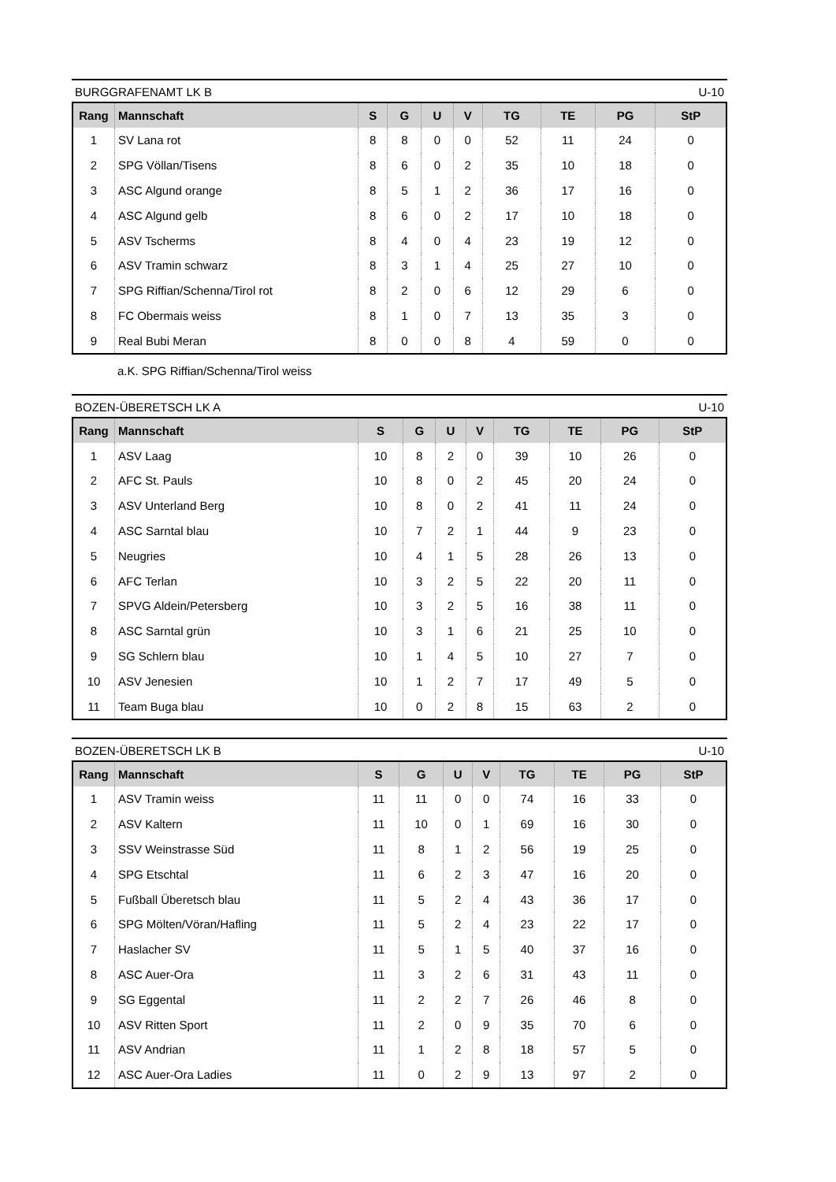BURGGRAFENAMT LK B U-10
| Rang | Mannschaft | S | G | U | V | TG | TE | PG | StP |
| --- | --- | --- | --- | --- | --- | --- | --- | --- | --- |
| 1 | SV Lana rot | 8 | 8 | 0 | 0 | 52 | 11 | 24 | 0 |
| 2 | SPG Völlan/Tisens | 8 | 6 | 0 | 2 | 35 | 10 | 18 | 0 |
| 3 | ASC Algund orange | 8 | 5 | 1 | 2 | 36 | 17 | 16 | 0 |
| 4 | ASC Algund gelb | 8 | 6 | 0 | 2 | 17 | 10 | 18 | 0 |
| 5 | ASV Tscherms | 8 | 4 | 0 | 4 | 23 | 19 | 12 | 0 |
| 6 | ASV Tramin schwarz | 8 | 3 | 1 | 4 | 25 | 27 | 10 | 0 |
| 7 | SPG Riffian/Schenna/Tirol rot | 8 | 2 | 0 | 6 | 12 | 29 | 6 | 0 |
| 8 | FC Obermais weiss | 8 | 1 | 0 | 7 | 13 | 35 | 3 | 0 |
| 9 | Real Bubi Meran | 8 | 0 | 0 | 8 | 4 | 59 | 0 | 0 |
a.K. SPG Riffian/Schenna/Tirol weiss
BOZEN-ÜBERETSCH LK A U-10
| Rang | Mannschaft | S | G | U | V | TG | TE | PG | StP |
| --- | --- | --- | --- | --- | --- | --- | --- | --- | --- |
| 1 | ASV Laag | 10 | 8 | 2 | 0 | 39 | 10 | 26 | 0 |
| 2 | AFC St. Pauls | 10 | 8 | 0 | 2 | 45 | 20 | 24 | 0 |
| 3 | ASV Unterland Berg | 10 | 8 | 0 | 2 | 41 | 11 | 24 | 0 |
| 4 | ASC Sarntal blau | 10 | 7 | 2 | 1 | 44 | 9 | 23 | 0 |
| 5 | Neugries | 10 | 4 | 1 | 5 | 28 | 26 | 13 | 0 |
| 6 | AFC Terlan | 10 | 3 | 2 | 5 | 22 | 20 | 11 | 0 |
| 7 | SPVG Aldein/Petersberg | 10 | 3 | 2 | 5 | 16 | 38 | 11 | 0 |
| 8 | ASC Sarntal grün | 10 | 3 | 1 | 6 | 21 | 25 | 10 | 0 |
| 9 | SG Schlern blau | 10 | 1 | 4 | 5 | 10 | 27 | 7 | 0 |
| 10 | ASV Jenesien | 10 | 1 | 2 | 7 | 17 | 49 | 5 | 0 |
| 11 | Team Buga blau | 10 | 0 | 2 | 8 | 15 | 63 | 2 | 0 |
BOZEN-ÜBERETSCH LK B U-10
| Rang | Mannschaft | S | G | U | V | TG | TE | PG | StP |
| --- | --- | --- | --- | --- | --- | --- | --- | --- | --- |
| 1 | ASV Tramin weiss | 11 | 11 | 0 | 0 | 74 | 16 | 33 | 0 |
| 2 | ASV Kaltern | 11 | 10 | 0 | 1 | 69 | 16 | 30 | 0 |
| 3 | SSV Weinstrasse Süd | 11 | 8 | 1 | 2 | 56 | 19 | 25 | 0 |
| 4 | SPG Etschtal | 11 | 6 | 2 | 3 | 47 | 16 | 20 | 0 |
| 5 | Fußball Überetsch blau | 11 | 5 | 2 | 4 | 43 | 36 | 17 | 0 |
| 6 | SPG Mölten/Vöran/Hafling | 11 | 5 | 2 | 4 | 23 | 22 | 17 | 0 |
| 7 | Haslacher SV | 11 | 5 | 1 | 5 | 40 | 37 | 16 | 0 |
| 8 | ASC Auer-Ora | 11 | 3 | 2 | 6 | 31 | 43 | 11 | 0 |
| 9 | SG Eggental | 11 | 2 | 2 | 7 | 26 | 46 | 8 | 0 |
| 10 | ASV Ritten Sport | 11 | 2 | 0 | 9 | 35 | 70 | 6 | 0 |
| 11 | ASV Andrian | 11 | 1 | 2 | 8 | 18 | 57 | 5 | 0 |
| 12 | ASC Auer-Ora Ladies | 11 | 0 | 2 | 9 | 13 | 97 | 2 | 0 |